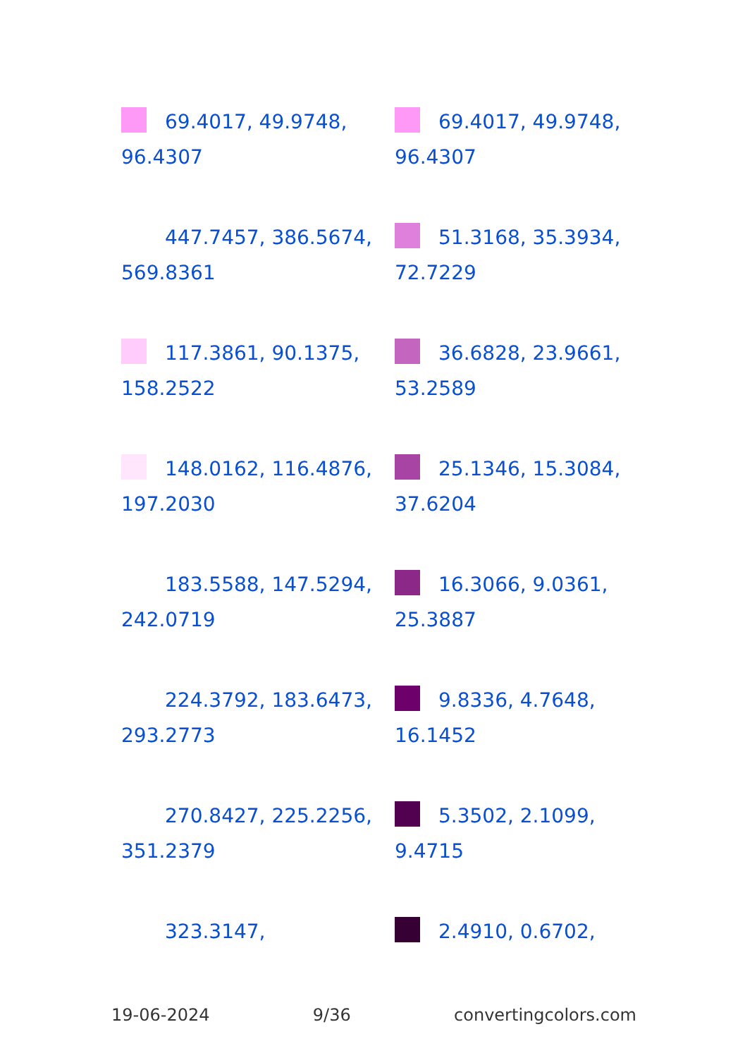69.4017, 49.9748, 96.4307
69.4017, 49.9748, 96.4307
447.7457, 386.5674, 569.8361
51.3168, 35.3934, 72.7229
117.3861, 90.1375, 158.2522
36.6828, 23.9661, 53.2589
148.0162, 116.4876, 197.2030
25.1346, 15.3084, 37.6204
183.5588, 147.5294, 242.0719
16.3066, 9.0361, 25.3887
224.3792, 183.6473, 293.2773
9.8336, 4.7648, 16.1452
270.8427, 225.2256, 351.2379
5.3502, 2.1099, 9.4715
323.3147,
2.4910, 0.6702,
19-06-2024 9/36 convertingcolors.com